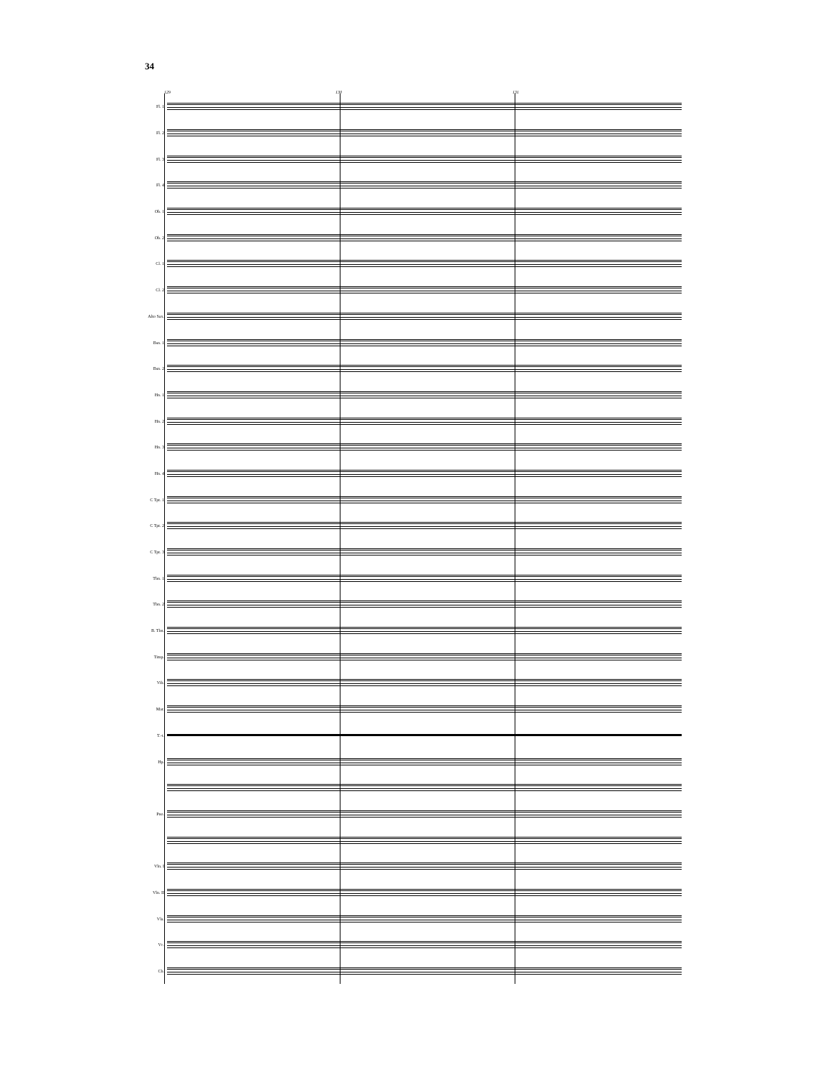34
129 130 131
Fl. 1
Fl. 2
Fl. 3
Fl. 4
Ob. 1
Ob. 2
Cl. 1
Cl. 2
Alto Sax.
Bsn. 1
Bsn. 2
Hn. 1
Hn. 2
Hn. 3
Hn. 4
C Tpt. 1
C Tpt. 2
C Tpt. 3
Tbn. 1
Tbn. 2
B. Tbn.
Timp.
Vib.
Mar.
T.-t.
Hp.
Pno.
Vln. I
Vln. II
Vla.
Vc.
Cb.